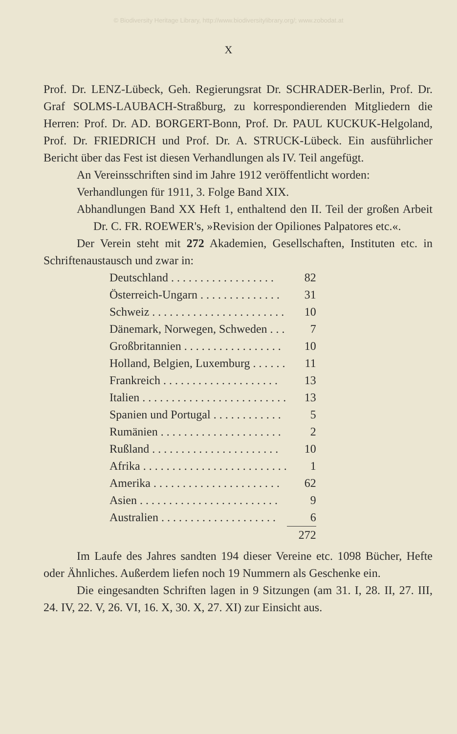© Biodiversity Heritage Library, http://www.biodiversitylibrary.org/; www.zobodat.at
X
Prof. Dr. LENZ-Lübeck, Geh. Regierungsrat Dr. SCHRADER-Berlin, Prof. Dr. Graf SOLMS-LAUBACH-Straßburg, zu korrespondierenden Mitgliedern die Herren: Prof. Dr. AD. BORGERT-Bonn, Prof. Dr. PAUL KUCKUK-Helgoland, Prof. Dr. FRIEDRICH und Prof. Dr. A. STRUCK-Lübeck. Ein ausführlicher Bericht über das Fest ist diesen Verhandlungen als IV. Teil angefügt.
An Vereinsschriften sind im Jahre 1912 veröffentlicht worden:
Verhandlungen für 1911, 3. Folge Band XIX.
Abhandlungen Band XX Heft 1, enthaltend den II. Teil der großen Arbeit Dr. C. FR. ROEWER's, »Revision der Opiliones Palpatores etc.«.
Der Verein steht mit 272 Akademien, Gesellschaften, Instituten etc. in Schriftenaustausch und zwar in:
| Deutschland . . . . . . . . . . . . . . . . . . | 82 |
| Österreich-Ungarn . . . . . . . . . . . . . . | 31 |
| Schweiz . . . . . . . . . . . . . . . . . . . . . . . | 10 |
| Dänemark, Norwegen, Schweden . . . | 7 |
| Großbritannien . . . . . . . . . . . . . . . . . | 10 |
| Holland, Belgien, Luxemburg . . . . . . | 11 |
| Frankreich . . . . . . . . . . . . . . . . . . . . | 13 |
| Italien . . . . . . . . . . . . . . . . . . . . . . . . . | 13 |
| Spanien und Portugal . . . . . . . . . . . . | 5 |
| Rumänien . . . . . . . . . . . . . . . . . . . . . | 2 |
| Rußland . . . . . . . . . . . . . . . . . . . . . . | 10 |
| Afrika . . . . . . . . . . . . . . . . . . . . . . . . . | 1 |
| Amerika . . . . . . . . . . . . . . . . . . . . . . | 62 |
| Asien . . . . . . . . . . . . . . . . . . . . . . . . | 9 |
| Australien . . . . . . . . . . . . . . . . . . . . | 6 |
| | 272 |
Im Laufe des Jahres sandten 194 dieser Vereine etc. 1098 Bücher, Hefte oder Ähnliches. Außerdem liefen noch 19 Nummern als Geschenke ein.
Die eingesandten Schriften lagen in 9 Sitzungen (am 31. I, 28. II, 27. III, 24. IV, 22. V, 26. VI, 16. X, 30. X, 27. XI) zur Einsicht aus.